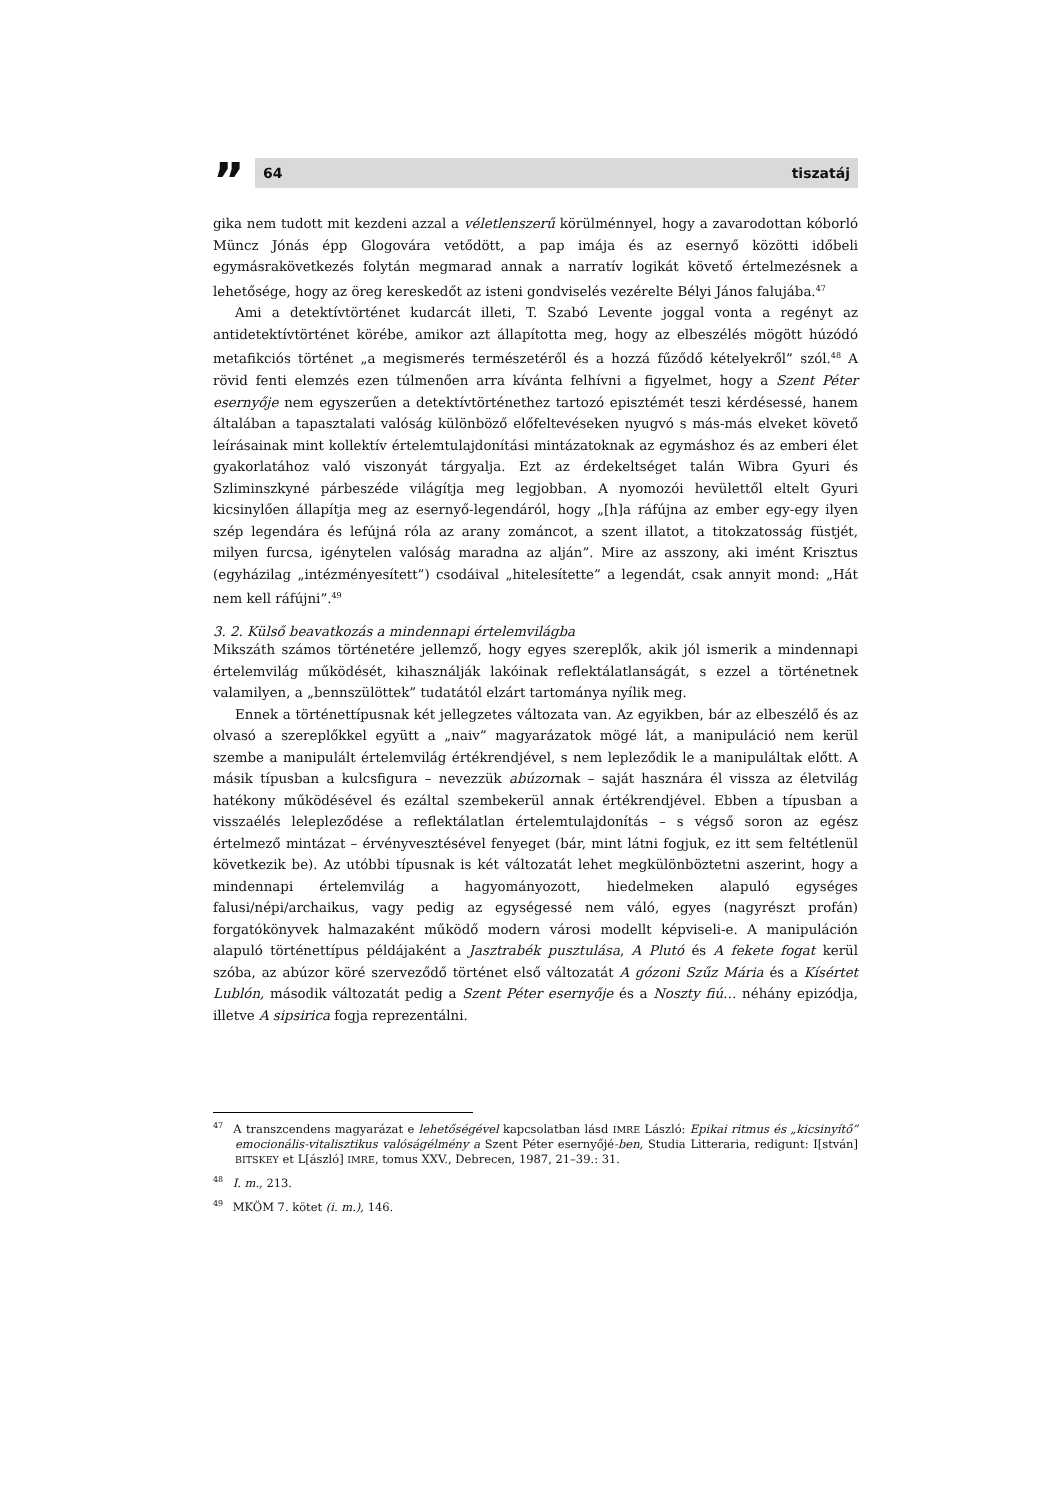”
64 tiszatáj
gika nem tudott mit kezdeni azzal a véletlenszerű körülménnyel, hogy a zavarodottan kóborló Müncz Jónás épp Glogovára vetődött, a pap imája és az esernyő közötti időbeli egymásrakövetkezés folytán megmarad annak a narratív logikát követő értelmezésnek a lehetősége, hogy az öreg kereskedőt az isteni gondviselés vezérelte Bélyi János falujába.<sup>47</sup>
Ami a detektívtörténet kudarcát illeti, T. Szabó Levente joggal vonta a regényt az antidetektívtörténet körébe, amikor azt állapította meg, hogy az elbeszélés mögött húzódó metafikciós történet „a megismerés természetéről és a hozzá fűződő kételyekről” szól.<sup>48</sup> A rövid fenti elemzés ezen túlmenően arra kívánta felhívni a figyelmet, hogy a Szent Péter esernyője nem egyszerűen a detektívtörténethez tartozó episztémét teszi kérdésessé, hanem általában a tapasztalati valóság különböző előfeltevéseken nyugvó s más-más elveket követő leírásainak mint kollektív értelemtulajdonítási mintázatoknak az egymáshoz és az emberi élet gyakorlatához való viszonyát tárgyalja. Ezt az érdekeltséget talán Wibra Gyuri és Szliminszkyné párbeszéde világítja meg legjobban. A nyomozói hevülettől eltelt Gyuri kicsinylően állapítja meg az esernyő-legendáról, hogy „[h]a ráfújna az ember egy-egy ilyen szép legendára és lefújná róla az arany zománcot, a szent illatot, a titokzatosság füstjét, milyen furcsa, igénytelen valóság maradna az alján”. Mire az asszony, aki imént Krisztus (egyházilag „intézményesített”) csodáival „hitelesítette” a legendát, csak annyit mond: „Hát nem kell ráfújni”.<sup>49</sup>
3. 2. Külső beavatkozás a mindennapi értelemvilágba
Mikszáth számos történetére jellemző, hogy egyes szereplők, akik jól ismerik a mindennapi értelemvilág működését, kihasználják lakóinak reflektálatlanságát, s ezzel a történetnek valamilyen, a „bennszülöttek” tudatától elzárt tartománya nyílik meg.
Ennek a történettípusnak két jellegzetes változata van. Az egyikben, bár az elbeszélő és az olvasó a szereplőkkel együtt a „naiv” magyarázatok mögé lát, a manipuláció nem kerül szembe a manipulált értelemvilág értékrendjével, s nem lepleződik le a manipuláltak előtt. A másik típusban a kulcsfigura – nevezzük abúzornak – saját hasznára él vissza az életvilág hatékony működésével és ezáltal szembekerül annak értékrendjével. Ebben a típusban a visszaélés lelepleződése a reflektálatlan értelemtulajdonítás – s végső soron az egész értelmező mintázat – érvényvesztésével fenyeget (bár, mint látni fogjuk, ez itt sem feltétlenül következik be). Az utóbbi típusnak is két változatát lehet megkülönböztetni aszerint, hogy a mindennapi értelemvilág a hagyományozott, hiedelmeken alapuló egységes falusi/népi/archaikus, vagy pedig az egységessé nem váló, egyes (nagyrészt profán) forgatókönyvek halmazaként működő modern városi modellt képviseli-e. A manipuláción alapuló történettípus példájaként a Jasztrabék pusztulása, A Plutó és A fekete fogat kerül szóba, az abúzor köré szerveződő történet első változatát A gózoni Szűz Mária és a Kísértet Lublón, második változatát pedig a Szent Péter esernyője és a Noszty fiú… néhány epizódja, illetve A sipsirica fogja reprezentálni.
<sup>47</sup> A transzcendens magyarázat e lehetőségével kapcsolatban lásd IMRE László: Epikai ritmus és „kicsinyítő” emocionális-vitalisztikus valóságélmény a Szent Péter esernyőjé-ben, Studia Litteraria, redigunt: I[stván] BITSKEY et L[ászló] IMRE, tomus XXV., Debrecen, 1987, 21–39.: 31.
<sup>48</sup> I. m., 213.
<sup>49</sup> MKÖM 7. kötet (i. m.), 146.